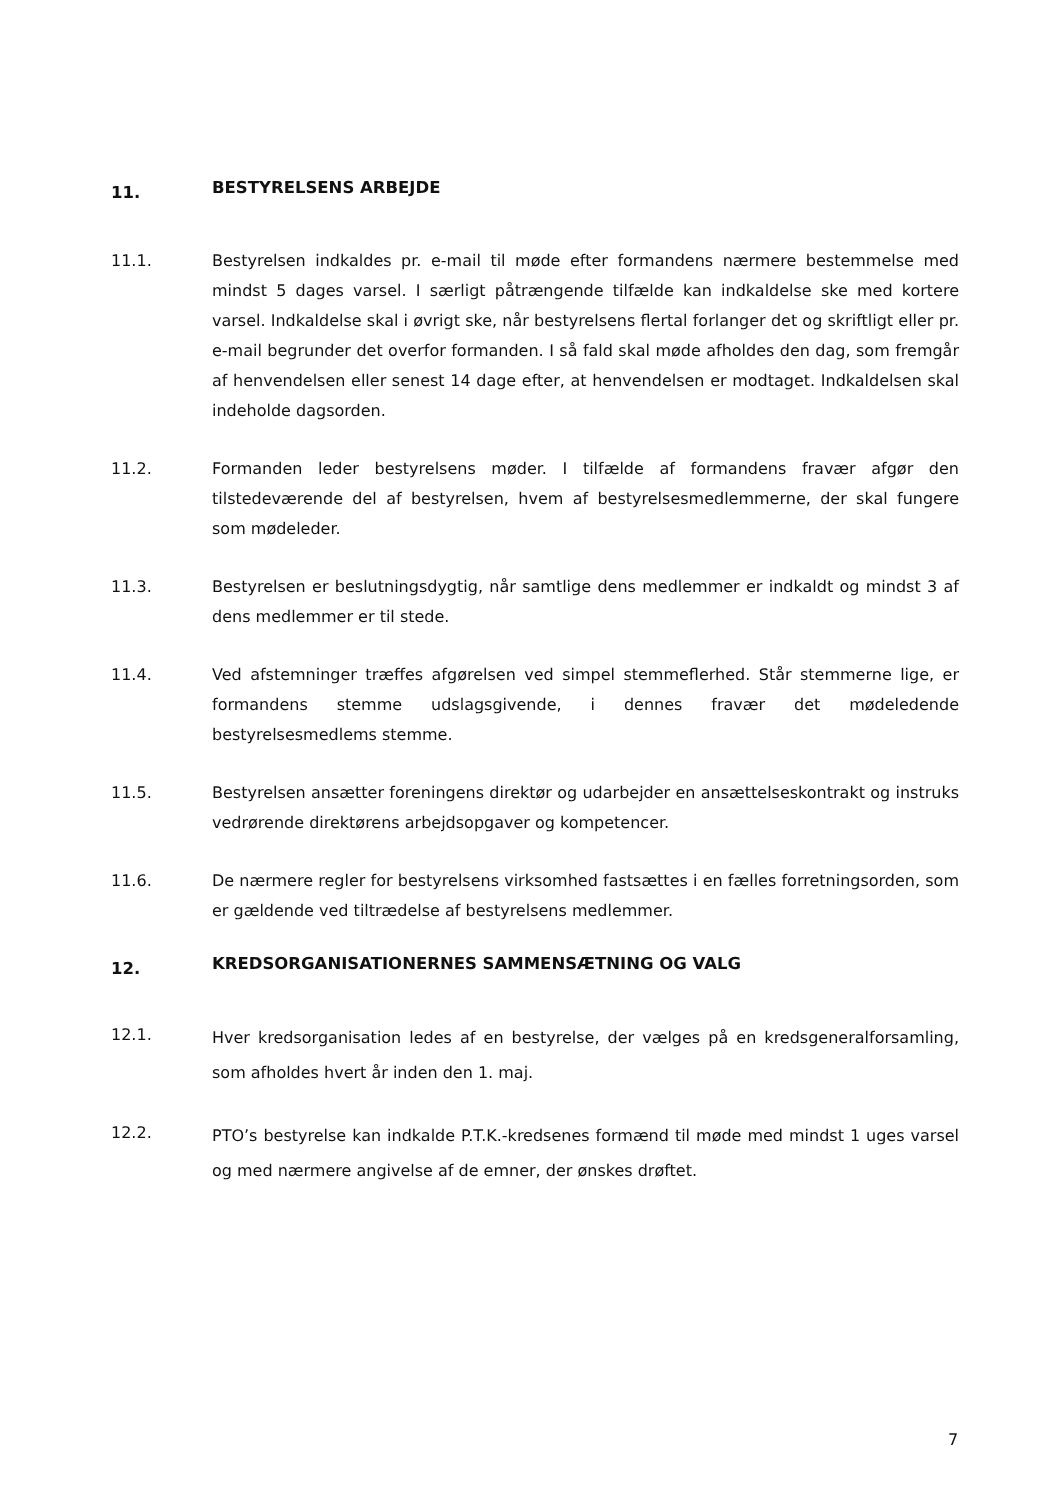11. BESTYRELSENS ARBEJDE
11.1. Bestyrelsen indkaldes pr. e-mail til møde efter formandens nærmere bestemmelse med mindst 5 dages varsel. I særligt påtrængende tilfælde kan indkaldelse ske med kortere varsel. Indkaldelse skal i øvrigt ske, når bestyrelsens flertal forlanger det og skriftligt eller pr. e-mail begrunder det overfor formanden. I så fald skal møde afholdes den dag, som fremgår af henvendelsen eller senest 14 dage efter, at henvendelsen er modtaget. Indkaldelsen skal indeholde dagsorden.
11.2. Formanden leder bestyrelsens møder. I tilfælde af formandens fravær afgør den tilstedeværende del af bestyrelsen, hvem af bestyrelsesmedlemmerne, der skal fungere som mødeleder.
11.3. Bestyrelsen er beslutningsdygtig, når samtlige dens medlemmer er indkaldt og mindst 3 af dens medlemmer er til stede.
11.4. Ved afstemninger træffes afgørelsen ved simpel stemmeflerhed. Står stemmerne lige, er formandens stemme udslagsgivende, i dennes fravær det mødeledende bestyrelsesmedlems stemme.
11.5. Bestyrelsen ansætter foreningens direktør og udarbejder en ansættelseskontrakt og instruks vedrørende direktørens arbejdsopgaver og kompetencer.
11.6. De nærmere regler for bestyrelsens virksomhed fastsættes i en fælles forretningsorden, som er gældende ved tiltrædelse af bestyrelsens medlemmer.
12. KREDSORGANISATIONERNES SAMMENSÆTNING OG VALG
12.1.
Hver kredsorganisation ledes af en bestyrelse, der vælges på en kredsgeneralforsamling, som afholdes hvert år inden den 1. maj.
12.2.
PTO’s bestyrelse kan indkalde P.T.K.-kredsenes formænd til møde med mindst 1 uges varsel og med nærmere angivelse af de emner, der ønskes drøftet.
7